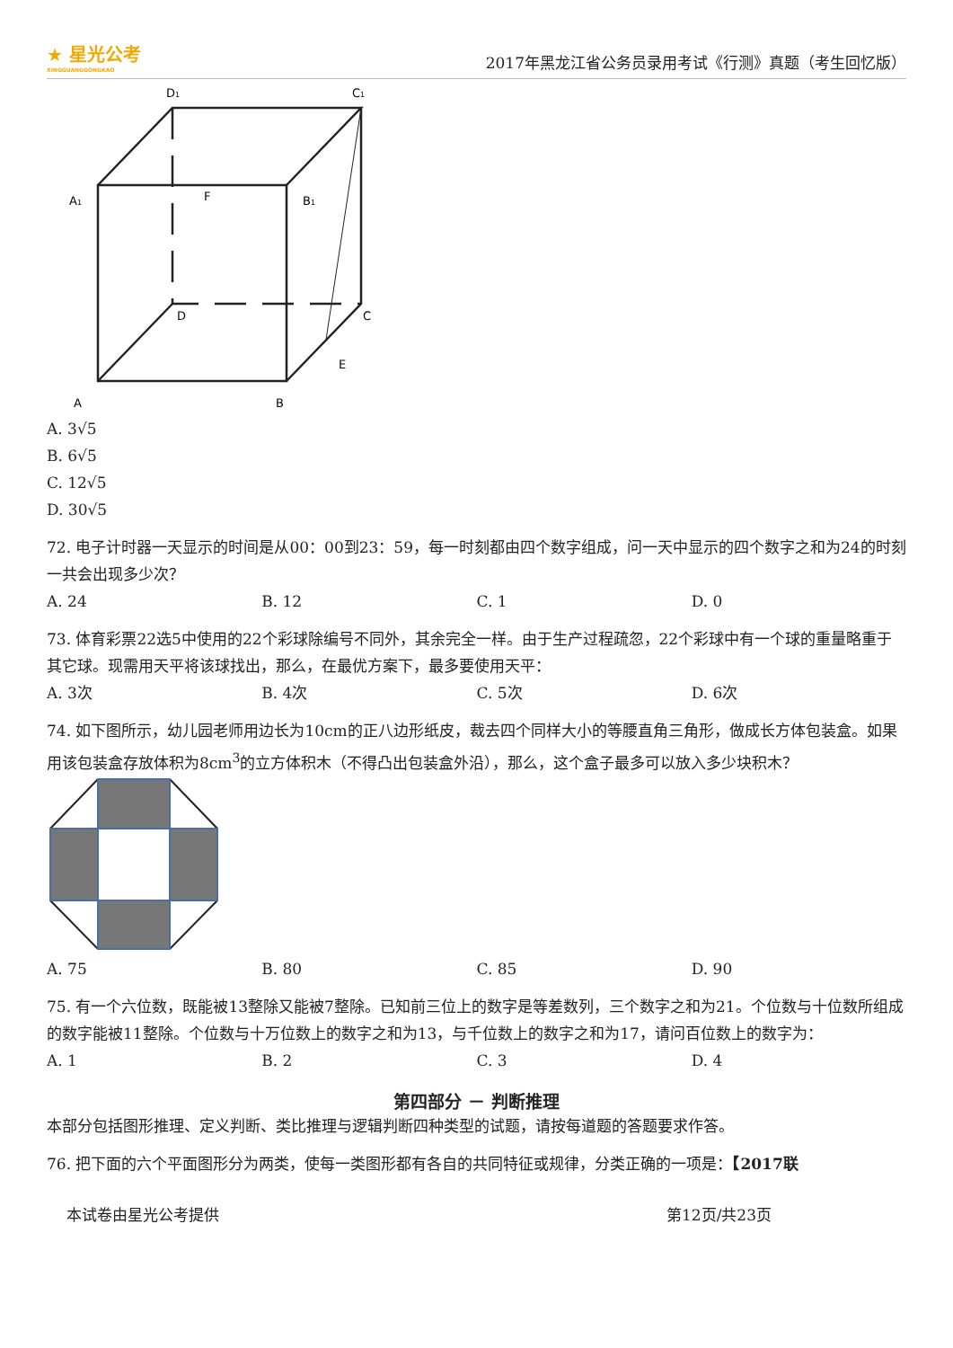★ 星光公考
XINGGUANGGONGKAO
2017年黑龙江省公务员录用考试《行测》真题（考生回忆版）
D1
C1
A1
F
B1
D
C
E
A
B
A. 3√5
B. 6√5
C. 12√5
D. 30√5
72. 电子计时器一天显示的时间是从00：00到23：59，每一时刻都由四个数字组成，问一天中显示的四个数字之和为24的时刻一共会出现多少次？
A. 24 B. 12 C. 1 D. 0
73. 体育彩票22选5中使用的22个彩球除编号不同外，其余完全一样。由于生产过程疏忽，22个彩球中有一个球的重量略重于其它球。现需用天平将该球找出，那么，在最优方案下，最多要使用天平：
A. 3次 B. 4次 C. 5次 D. 6次
74. 如下图所示，幼儿园老师用边长为10cm的正八边形纸皮，裁去四个同样大小的等腰直角三角形，做成长方体包装盒。如果用该包装盒存放体积为8cm<sup>3</sup>的立方体积木（不得凸出包装盒外沿），那么，这个盒子最多可以放入多少块积木？
A. 75 B. 80 C. 85 D. 90
75. 有一个六位数，既能被13整除又能被7整除。已知前三位上的数字是等差数列，三个数字之和为21。个位数与十位数所组成的数字能被11整除。个位数与十万位数上的数字之和为13，与千位数上的数字之和为17，请问百位数上的数字为：
A. 1 B. 2 C. 3 D. 4
第四部分 － 判断推理
本部分包括图形推理、定义判断、类比推理与逻辑判断四种类型的试题，请按每道题的答题要求作答。
76. 把下面的六个平面图形分为两类，使每一类图形都有各自的共同特征或规律，分类正确的一项是：【2017联
本试卷由星光公考提供 第12页/共23页